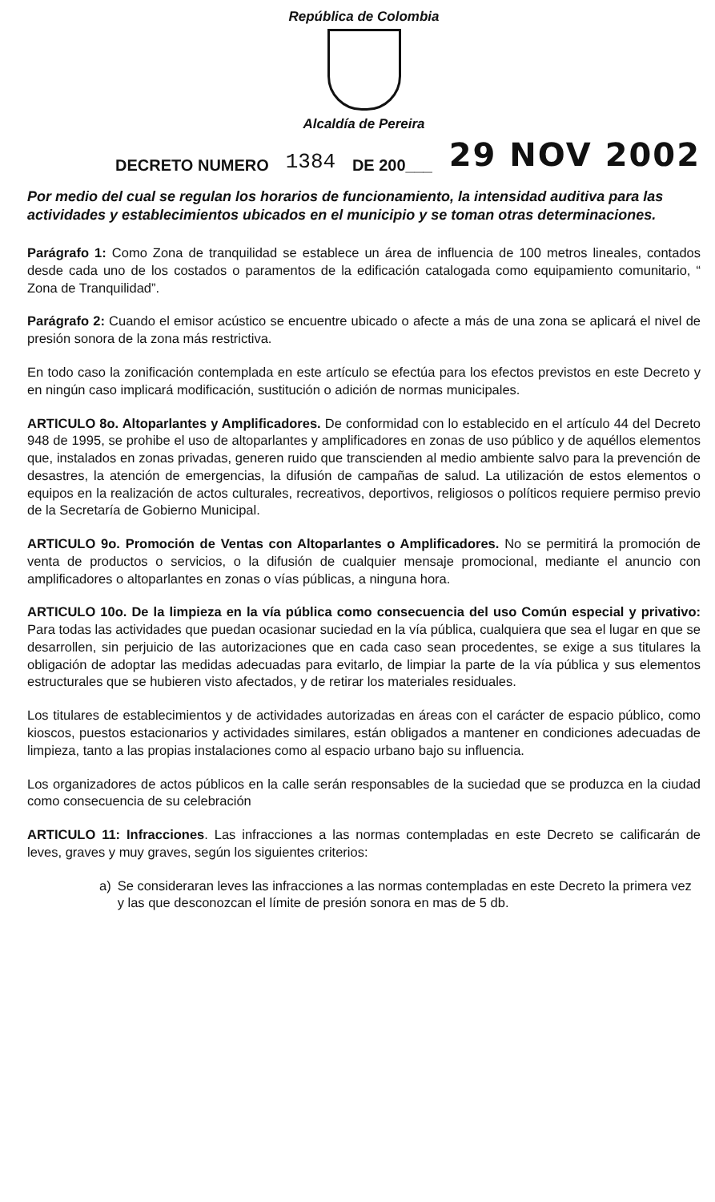República de Colombia
Alcaldía de Pereira
DECRETO NUMERO
1384
DE 200___
29 NOV 2002
Por medio del cual se regulan los horarios de funcionamiento, la intensidad auditiva para las actividades y establecimientos ubicados en el municipio y se toman otras determinaciones.
Parágrafo 1: Como Zona de tranquilidad se establece un área de influencia de 100 metros lineales, contados desde cada uno de los costados o paramentos de la edificación catalogada como equipamiento comunitario, “ Zona de Tranquilidad”.
Parágrafo 2: Cuando el emisor acústico se encuentre ubicado o afecte a más de una zona se aplicará el nivel de presión sonora de la zona más restrictiva.
En todo caso la zonificación contemplada en este artículo se efectúa para los efectos previstos en este Decreto y en ningún caso implicará modificación, sustitución o adición de normas municipales.
ARTICULO 8o. Altoparlantes y Amplificadores. De conformidad con lo establecido en el artículo 44 del Decreto 948 de 1995, se prohibe el uso de altoparlantes y amplificadores en zonas de uso público y de aquéllos elementos que, instalados en zonas privadas, generen ruido que transcienden al medio ambiente salvo para la prevención de desastres, la atención de emergencias, la difusión de campañas de salud. La utilización de estos elementos o equipos en la realización de actos culturales, recreativos, deportivos, religiosos o políticos requiere permiso previo de la Secretaría de Gobierno Municipal.
ARTICULO 9o. Promoción de Ventas con Altoparlantes o Amplificadores. No se permitirá la promoción de venta de productos o servicios, o la difusión de cualquier mensaje promocional, mediante el anuncio con amplificadores o altoparlantes en zonas o vías públicas, a ninguna hora.
ARTICULO 10o. De la limpieza en la vía pública como consecuencia del uso Común especial y privativo: Para todas las actividades que puedan ocasionar suciedad en la vía pública, cualquiera que sea el lugar en que se desarrollen, sin perjuicio de las autorizaciones que en cada caso sean procedentes, se exige a sus titulares la obligación de adoptar las medidas adecuadas para evitarlo, de limpiar la parte de la vía pública y sus elementos estructurales que se hubieren visto afectados, y de retirar los materiales residuales.
Los titulares de establecimientos y de actividades autorizadas en áreas con el carácter de espacio público, como kioscos, puestos estacionarios y actividades similares, están obligados a mantener en condiciones adecuadas de limpieza, tanto a las propias instalaciones como al espacio urbano bajo su influencia.
Los organizadores de actos públicos en la calle serán responsables de la suciedad que se produzca en la ciudad como consecuencia de su celebración
ARTICULO 11: Infracciones. Las infracciones a las normas contempladas en este Decreto se calificarán de leves, graves y muy graves, según los siguientes criterios:
a) Se consideraran leves las infracciones a las normas contempladas en este Decreto la primera vez y las que desconozcan el límite de presión sonora en mas de 5 db.